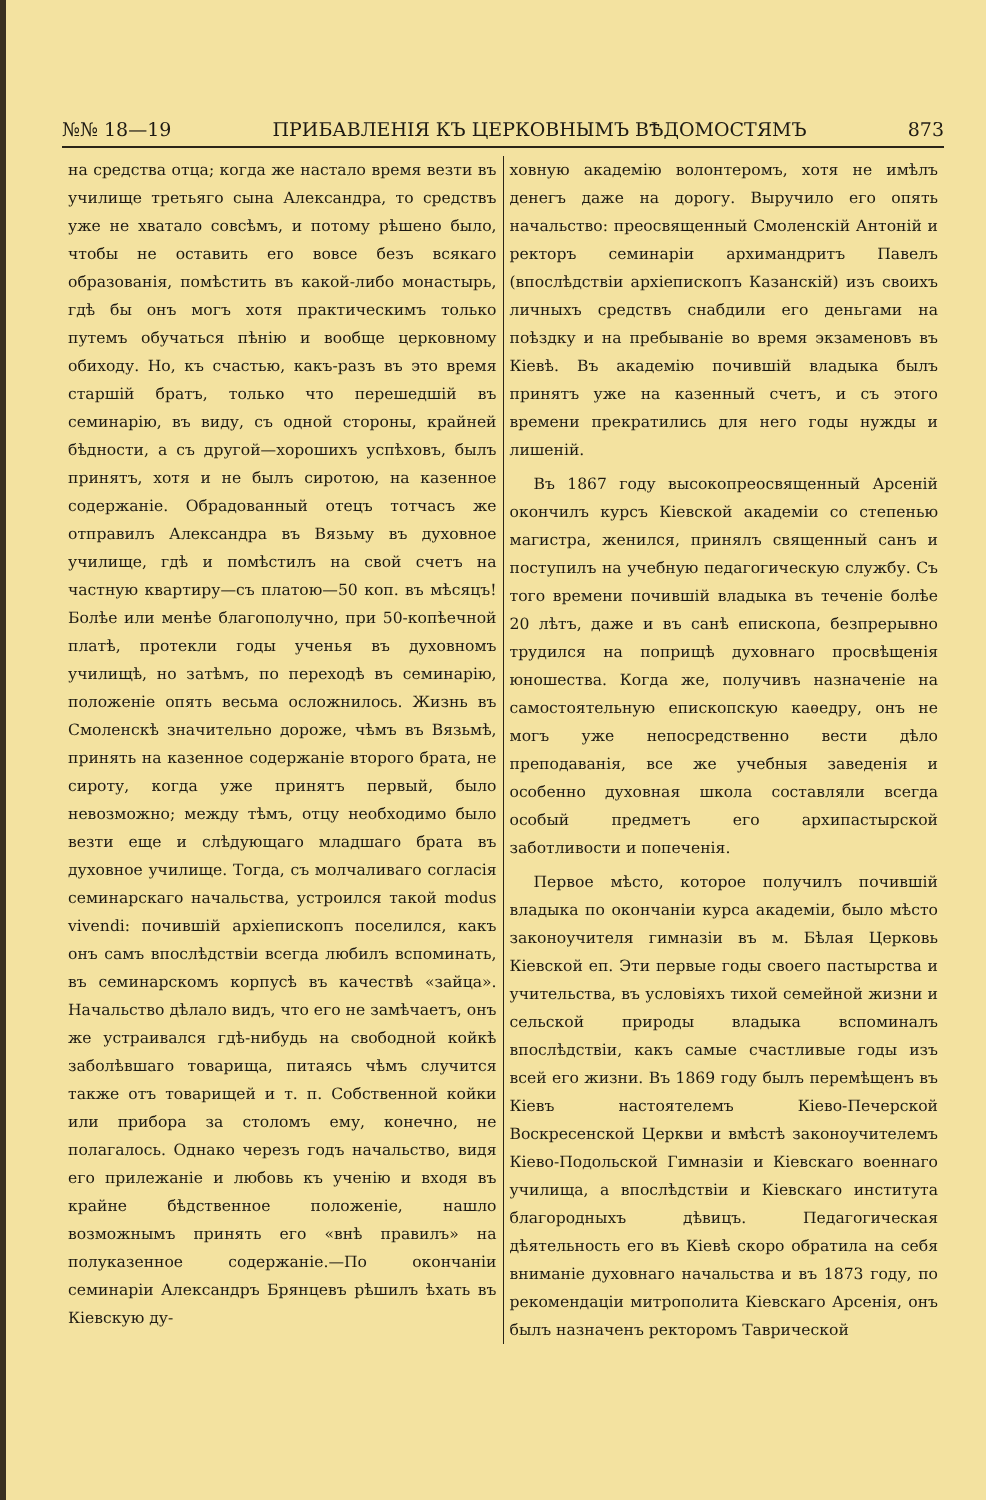№№ 18—19 ПРИБАВЛЕНІЯ КЪ ЦЕРКОВНЫМЪ ВѢДОМОСТЯМЪ 873
на средства отца; когда же настало время везти въ училище третьяго сына Александра, то средствъ уже не хватало совсѣмъ, и потому рѣшено было, чтобы не оставить его вовсе безъ всякаго образованія, помѣстить въ какой-либо монастырь, гдѣ бы онъ могъ хотя практическимъ только путемъ обучаться пѣнію и вообще церковному обиходу. Но, къ счастью, какъ-разъ въ это время старшій братъ, только что перешедшій въ семинарію, въ виду, съ одной стороны, крайней бѣдности, а съ другой—хорошихъ успѣховъ, былъ принятъ, хотя и не былъ сиротою, на казенное содержаніе. Обрадованный отецъ тотчасъ же отправилъ Александра въ Вязьму въ духовное училище, гдѣ и помѣстилъ на свой счетъ на частную квартиру—съ платою—50 коп. въ мѣсяцъ! Болѣе или менѣе благополучно, при 50-копѣечной платѣ, протекли годы ученья въ духовномъ училищѣ, но затѣмъ, по переходѣ въ семинарію, положеніе опять весьма осложнилось. Жизнь въ Смоленскѣ значительно дороже, чѣмъ въ Вязьмѣ, принять на казенное содержаніе второго брата, не сироту, когда уже принятъ первый, было невозможно; между тѣмъ, отцу необходимо было везти еще и слѣдующаго младшаго брата въ духовное училище. Тогда, съ молчаливаго согласія семинарскаго начальства, устроился такой modus vivendi: почившій архіепископъ поселился, какъ онъ самъ впослѣдствіи всегда любилъ вспоминать, въ семинарскомъ корпусѣ въ качествѣ «зайца». Начальство дѣлало видъ, что его не замѣчаетъ, онъ же устраивался гдѣ-нибудь на свободной койкѣ заболѣвшаго товарища, питаясь чѣмъ случится также отъ товарищей и т. п. Собственной койки или прибора за столомъ ему, конечно, не полагалось. Однако черезъ годъ начальство, видя его прилежаніе и любовь къ ученію и входя въ крайне бѣдственное положеніе, нашло возможнымъ принять его «внѣ правилъ» на полуказенное содержаніе.—По окончаніи семинаріи Александръ Брянцевъ рѣшилъ ѣхать въ Кіевскую ду-
ховную академію волонтеромъ, хотя не имѣлъ денегъ даже на дорогу. Выручило его опять начальство: преосвященный Смоленскій Антоній и ректоръ семинаріи архимандритъ Павелъ (впослѣдствіи архіепископъ Казанскій) изъ своихъ личныхъ средствъ снабдили его деньгами на поѣздку и на пребываніе во время экзаменовъ въ Кіевѣ. Въ академію почившій владыка былъ принятъ уже на казенный счетъ, и съ этого времени прекратились для него годы нужды и лишеній.
Въ 1867 году высокопреосвященный Арсеній окончилъ курсъ Кіевской академіи со степенью магистра, женился, принялъ священный санъ и поступилъ на учебную педагогическую службу. Съ того времени почившій владыка въ теченіе болѣе 20 лѣтъ, даже и въ санѣ епископа, безпрерывно трудился на поприщѣ духовнаго просвѣщенія юношества. Когда же, получивъ назначеніе на самостоятельную епископскую каѳедру, онъ не могъ уже непосредственно вести дѣло преподаванія, все же учебныя заведенія и особенно духовная школа составляли всегда особый предметъ его архипастырской заботливости и попеченія.
Первое мѣсто, которое получилъ почившій владыка по окончаніи курса академіи, было мѣсто законоучителя гимназіи въ м. Бѣлая Церковь Кіевской еп. Эти первые годы своего пастырства и учительства, въ условіяхъ тихой семейной жизни и сельской природы владыка вспоминалъ впослѣдствіи, какъ самые счастливые годы изъ всей его жизни. Въ 1869 году былъ перемѣщенъ въ Кіевъ настоятелемъ Кіево-Печерской Воскресенской Церкви и вмѣстѣ законоучителемъ Кіево-Подольской Гимназіи и Кіевскаго военнаго училища, а впослѣдствіи и Кіевскаго института благородныхъ дѣвицъ. Педагогическая дѣятельность его въ Кіевѣ скоро обратила на себя вниманіе духовнаго начальства и въ 1873 году, по рекомендаціи митрополита Кіевскаго Арсенія, онъ былъ назначенъ ректоромъ Таврической